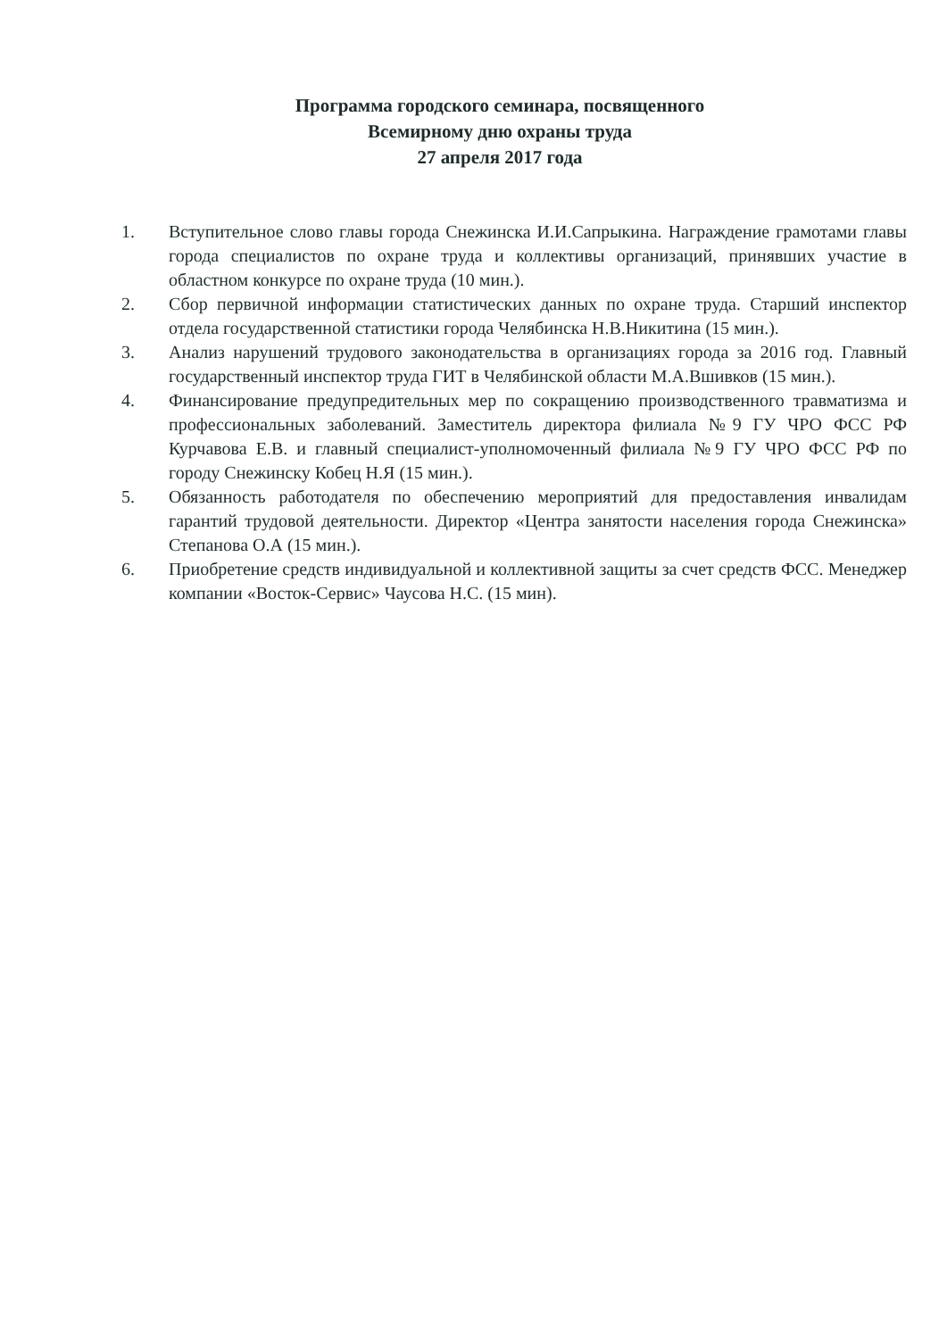Программа городского семинара, посвященного
Всемирному дню охраны труда
27 апреля 2017 года
1. Вступительное слово главы города Снежинска И.И.Сапрыкина. Награждение грамотами главы города специалистов по охране труда и коллективы организаций, принявших участие в областном конкурсе по охране труда (10 мин.).
2. Сбор первичной информации статистических данных по охране труда. Старший инспектор отдела государственной статистики города Челябинска Н.В.Никитина (15 мин.).
3. Анализ нарушений трудового законодательства в организациях города за 2016 год. Главный государственный инспектор труда ГИТ в Челябинской области М.А.Вшивков (15 мин.).
4. Финансирование предупредительных мер по сокращению производственного травматизма и профессиональных заболеваний. Заместитель директора филиала №9 ГУ ЧРО ФСС РФ Курчавова Е.В. и главный специалист-уполномоченный филиала №9 ГУ ЧРО ФСС РФ по городу Снежинску Кобец Н.Я (15 мин.).
5. Обязанность работодателя по обеспечению мероприятий для предоставления инвалидам гарантий трудовой деятельности. Директор «Центра занятости населения города Снежинска» Степанова О.А (15 мин.).
6. Приобретение средств индивидуальной и коллективной защиты за счет средств ФСС. Менеджер компании «Восток-Сервис» Чаусова Н.С. (15 мин).